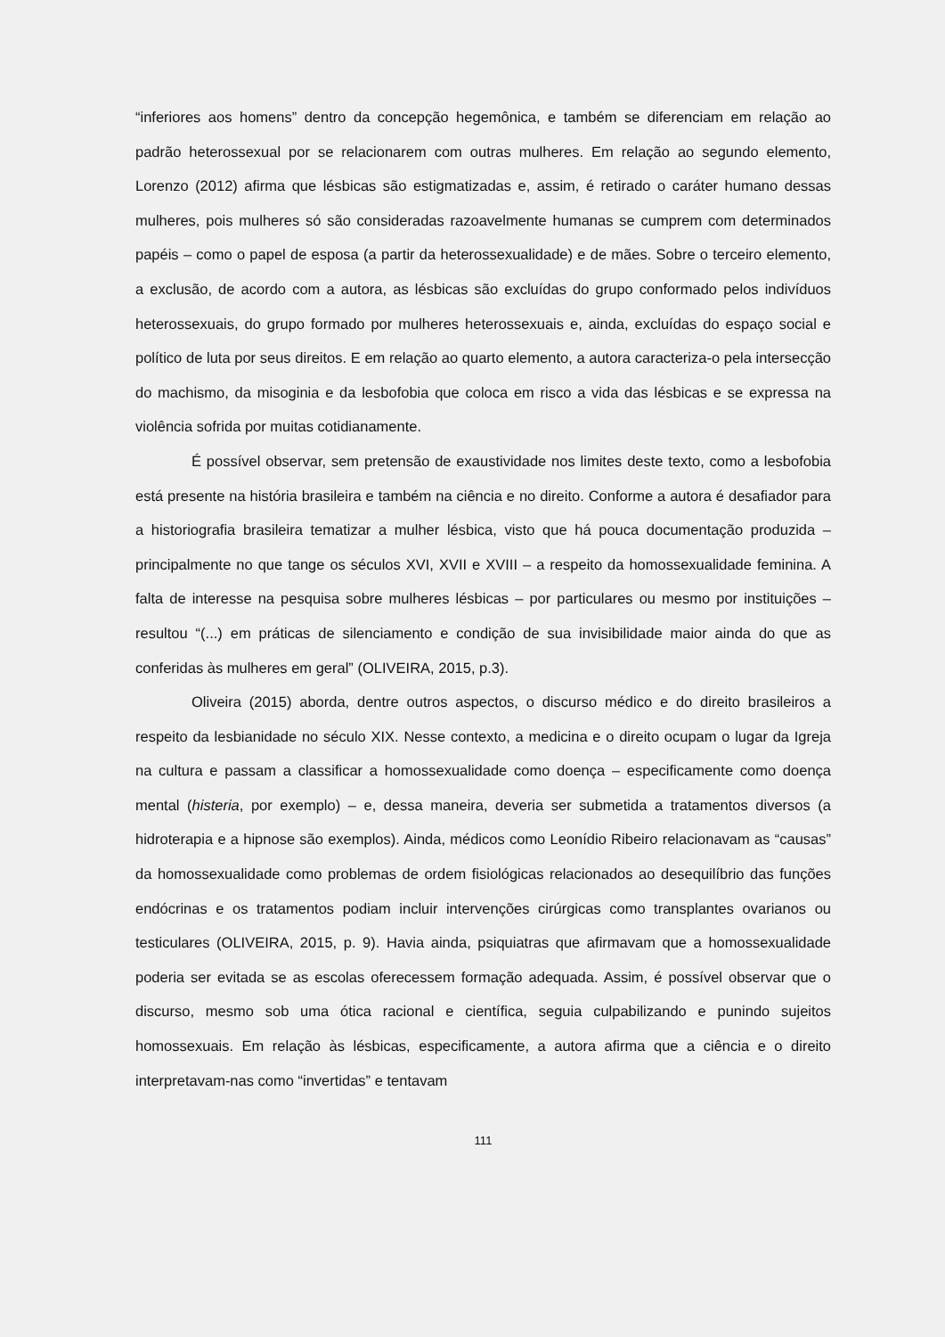“inferiores aos homens” dentro da concepção hegemônica, e também se diferenciam em relação ao padrão heterossexual por se relacionarem com outras mulheres. Em relação ao segundo elemento, Lorenzo (2012) afirma que lésbicas são estigmatizadas e, assim, é retirado o caráter humano dessas mulheres, pois mulheres só são consideradas razoavelmente humanas se cumprem com determinados papéis – como o papel de esposa (a partir da heterossexualidade) e de mães. Sobre o terceiro elemento, a exclusão, de acordo com a autora, as lésbicas são excluídas do grupo conformado pelos indivíduos heterossexuais, do grupo formado por mulheres heterossexuais e, ainda, excluídas do espaço social e político de luta por seus direitos. E em relação ao quarto elemento, a autora caracteriza-o pela intersecção do machismo, da misoginia e da lesbofobia que coloca em risco a vida das lésbicas e se expressa na violência sofrida por muitas cotidianamente.
É possível observar, sem pretensão de exaustividade nos limites deste texto, como a lesbofobia está presente na história brasileira e também na ciência e no direito. Conforme a autora é desafiador para a historiografia brasileira tematizar a mulher lésbica, visto que há pouca documentação produzida – principalmente no que tange os séculos XVI, XVII e XVIII – a respeito da homossexualidade feminina. A falta de interesse na pesquisa sobre mulheres lésbicas – por particulares ou mesmo por instituições – resultou “(...) em práticas de silenciamento e condição de sua invisibilidade maior ainda do que as conferidas às mulheres em geral” (OLIVEIRA, 2015, p.3).
Oliveira (2015) aborda, dentre outros aspectos, o discurso médico e do direito brasileiros a respeito da lesbianidade no século XIX. Nesse contexto, a medicina e o direito ocupam o lugar da Igreja na cultura e passam a classificar a homossexualidade como doença – especificamente como doença mental (histeria, por exemplo) – e, dessa maneira, deveria ser submetida a tratamentos diversos (a hidroterapia e a hipnose são exemplos). Ainda, médicos como Leonídio Ribeiro relacionavam as “causas” da homossexualidade como problemas de ordem fisiológicas relacionados ao desequilíbrio das funções endócrinas e os tratamentos podiam incluir intervenções cirúrgicas como transplantes ovarianos ou testiculares (OLIVEIRA, 2015, p. 9). Havia ainda, psiquiatras que afirmavam que a homossexualidade poderia ser evitada se as escolas oferecessem formação adequada. Assim, é possível observar que o discurso, mesmo sob uma ótica racional e científica, seguia culpabilizando e punindo sujeitos homossexuais. Em relação às lésbicas, especificamente, a autora afirma que a ciência e o direito interpretavam-nas como “invertidas” e tentavam
111